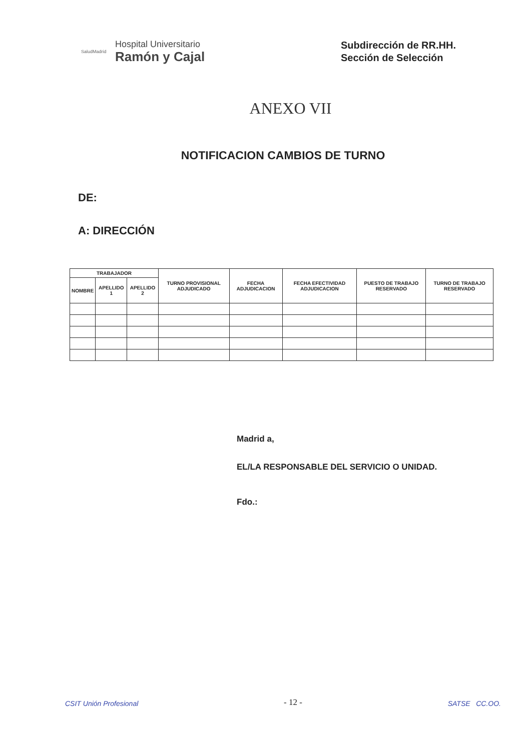SaludMadrid
Hospital Universitario
Ramón y Cajal
Subdirección de RR.HH.
Sección de Selección
ANEXO VII
NOTIFICACION CAMBIOS DE TURNO
DE:
A: DIRECCIÓN
| TRABAJADOR | | | TURNO PROVISIONAL ADJUDICADO | FECHA ADJUDICACION | FECHA EFECTIVIDAD ADJUDICACION | PUESTO DE TRABAJO RESERVADO | TURNO DE TRABAJO RESERVADO |
| --- | --- | --- | --- | --- | --- | --- | --- |
| NOMBRE | APELLIDO 1 | APELLIDO 2 | | | | | |
Madrid a,
EL/LA RESPONSABLE DEL SERVICIO O UNIDAD.
Fdo.:
CSIT Unión Profesional
- 12 -
SATSE CC.OO.